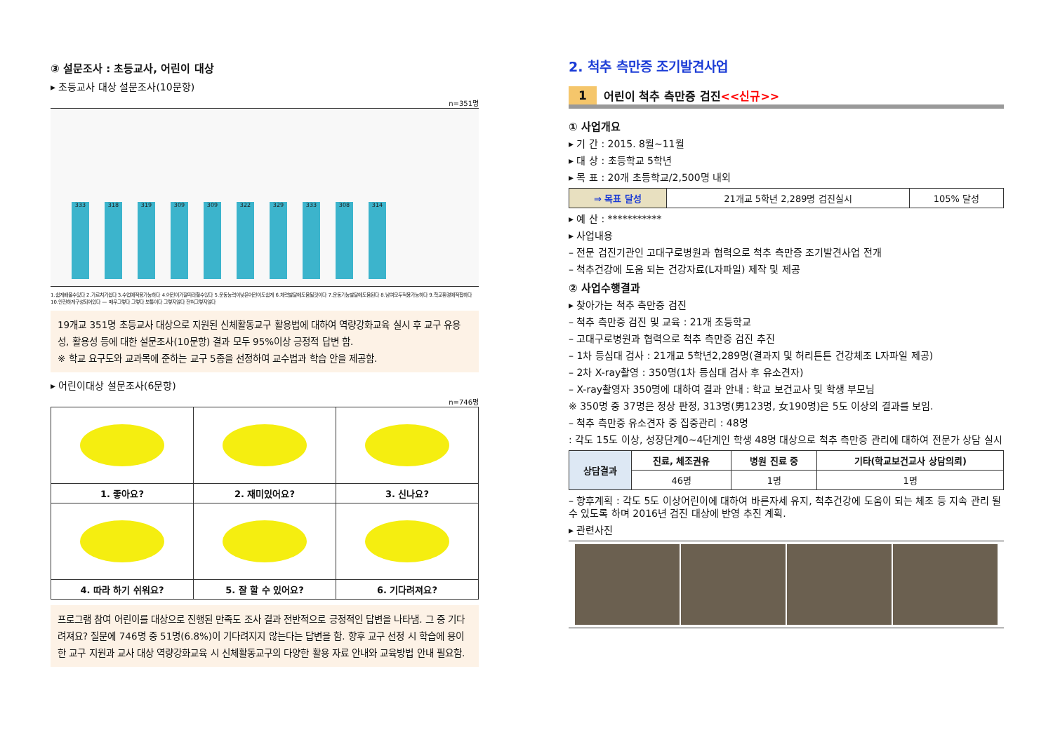③ 설문조사 : 초등교사, 어린이 대상
▸ 초등교사 대상 설문조사(10문항)
n=351명
333
318
319
309
309
322
329
333
308
314
1.쉽게배울수있다 2.가르치기쉽다 3.수업에적용가능하다 4.어린이가잘따라할수있다 5.운동능력이낮은어린이도쉽게 6.체력발달에도움될것이다 7.운동기능발달에도움된다 8.남여모두적용가능하다 9.학교환경에적합하다 10.안전하게구성되어있다 — 매우그렇다 그렇다 보통이다 그렇지않다 전혀그렇지않다
19개교 351명 초등교사 대상으로 지원된 신체활동교구 활용법에 대하여 역량강화교육 실시 후 교구 유용성, 활용성 등에 대한 설문조사(10문항) 결과 모두 95%이상 긍정적 답변 함.
※ 학교 요구도와 교과목에 준하는 교구 5종을 선정하여 교수법과 학습 안을 제공함.
▸ 어린이대상 설문조사(6문항)
n=746명
| 1. 좋아요? | 2. 재미있어요? | 3. 신나요? |
| --- | --- | --- |
| 4. 따라 하기 쉬워요? | 5. 잘 할 수 있어요? | 6. 기다려져요? |
프로그램 참여 어린이를 대상으로 진행된 만족도 조사 결과 전반적으로 긍정적인 답변을 나타냄. 그 중 기다려져요? 질문에 746명 중 51명(6.8%)이 기다려지지 않는다는 답변을 함. 향후 교구 선정 시 학습에 용이한 교구 지원과 교사 대상 역량강화교육 시 신체활동교구의 다양한 활용 자료 안내와 교육방법 안내 필요함.
2. 척추 측만증 조기발견사업
1 어린이 척추 측만증 검진<<신규>>
① 사업개요
▸ 기 간 : 2015. 8월~11월
▸ 대 상 : 초등학교 5학년
▸ 목 표 : 20개 초등학교/2,500명 내외
| ⇒ 목표 달성 | 21개교 5학년 2,289명 검진실시 | 105% 달성 |
▸ 예 산 : ***********
▸ 사업내용
– 전문 검진기관인 고대구로병원과 협력으로 척추 측만증 조기발견사업 전개
– 척추건강에 도움 되는 건강자료(L자파일) 제작 및 제공
② 사업수행결과
▸ 찾아가는 척추 측만증 검진
– 척추 측만증 검진 및 교육 : 21개 초등학교
– 고대구로병원과 협력으로 척추 측만증 검진 추진
– 1차 등심대 검사 : 21개교 5학년2,289명(결과지 및 허리튼튼 건강체조 L자파일 제공)
– 2차 X-ray촬영 : 350명(1차 등심대 검사 후 유소견자)
– X-ray촬영자 350명에 대하여 결과 안내 : 학교 보건교사 및 학생 부모님
※ 350명 중 37명은 정상 판정, 313명(男123명, 女190명)은 5도 이상의 결과를 보임.
– 척추 측만증 유소견자 중 집중관리 : 48명
: 각도 15도 이상, 성장단계0~4단계인 학생 48명 대상으로 척추 측만증 관리에 대하여 전문가 상담 실시
| 상담결과 | 진료, 체조권유 | 병원 진료 중 | 기타(학교보건교사 상담의뢰) |
| --- | --- | --- | --- |
| | 46명 | 1명 | 1명 |
– 향후계획 : 각도 5도 이상어린이에 대하여 바른자세 유지, 척추건강에 도움이 되는 체조 등 지속 관리 될 수 있도록 하며 2016년 검진 대상에 반영 추진 계획.
▸ 관련사진